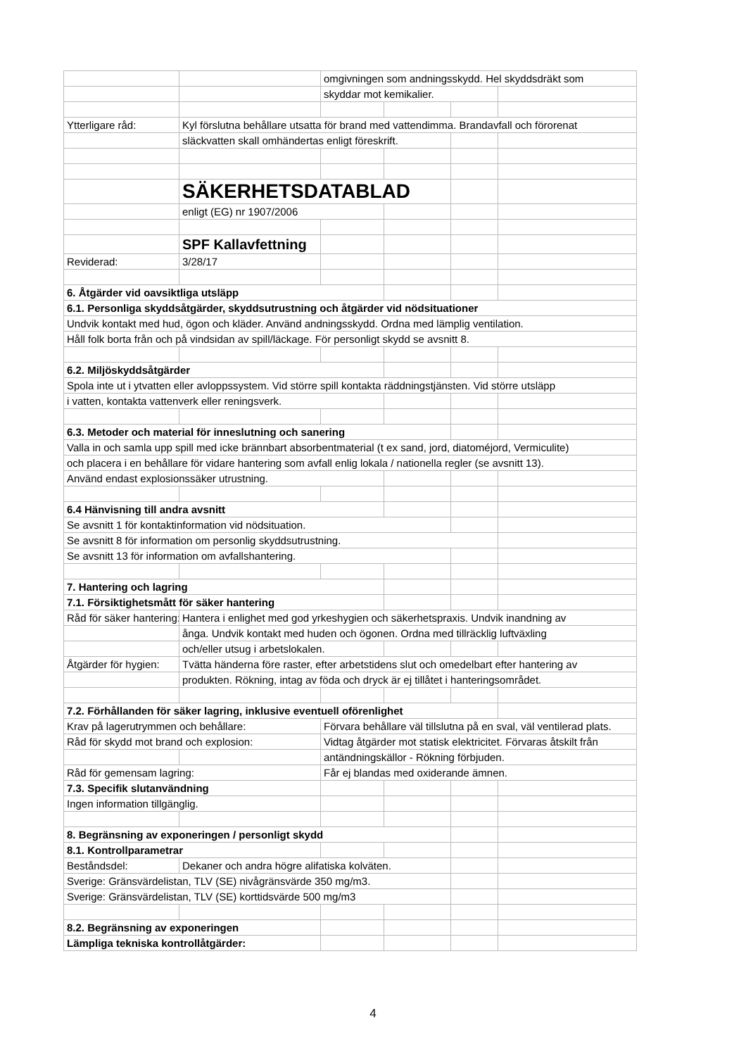| | | omgivningen som andningsskydd. Hel skyddsdräkt som | | | |
| | | skyddar mot kemikalier. | | | |
| Ytterligare råd: | Kyl förslutna behållare utsatta för brand med vattendimma. Brandavfall och förorenat | | | | |
| | släckvatten skall omhändertas enligt föreskrift. | | | | |
| | SÄKERHETSDATABLAD | | | | |
| | enligt (EG) nr 1907/2006 | | | | |
| | SPF Kallavfettning | | | | |
| Reviderad: | 3/28/17 | | | | |
| 6. Åtgärder vid oavsiktliga utsläpp | | | | | |
| 6.1. Personliga skyddsåtgärder, skyddsutrustning och åtgärder vid nödsituationer | | | | | |
| Undvik kontakt med hud, ögon och kläder. Använd andningsskydd. Ordna med lämplig ventilation. | | | | | |
| Håll folk borta från och på vindsidan av spill/läckage. För personligt skydd se avsnitt 8. | | | | | |
| 6.2. Miljöskyddsåtgärder | | | | | |
| Spola inte ut i ytvatten eller avloppssystem. Vid större spill kontakta räddningstjänsten. Vid större utsläpp | | | | | |
| i vatten, kontakta vattenverk eller reningsverk. | | | | | |
| 6.3. Metoder och material för inneslutning och sanering | | | | | |
| Valla in och samla upp spill med icke brännbart absorbentmaterial (t ex sand, jord, diatoméjord, Vermiculite) | | | | | |
| och placera i en behållare för vidare hantering som avfall enlig lokala / nationella regler (se avsnitt 13). | | | | | |
| Använd endast explosionssäker utrustning. | | | | | |
| 6.4 Hänvisning till andra avsnitt | | | | | |
| Se avsnitt 1 för kontaktinformation vid nödsituation. | | | | | |
| Se avsnitt 8 för information om personlig skyddsutrustning. | | | | | |
| Se avsnitt 13 för information om avfallshantering. | | | | | |
| 7. Hantering och lagring | | | | | |
| 7.1. Försiktighetsmått för säker hantering | | | | | |
| Råd för säker hantering: | Hantera i enlighet med god yrkeshygien och säkerhetspraxis. Undvik inandning av | | | | |
| | ånga. Undvik kontakt med huden och ögonen. Ordna med tillräcklig luftväxling | | | | |
| | och/eller utsug i arbetslokalen. | | | | |
| Åtgärder för hygien: | Tvätta händerna före raster, efter arbetstidens slut och omedelbart efter hantering av | | | | |
| | produkten. Rökning, intag av föda och dryck är ej tillåtet i hanteringsområdet. | | | | |
| 7.2. Förhållanden för säker lagring, inklusive eventuell oförenlighet | | | | | |
| Krav på lagerutrymmen och behållare: | | Förvara behållare väl tillslutna på en sval, väl ventilerad plats. | | | |
| Råd för skydd mot brand och explosion: | | Vidtag åtgärder mot statisk elektricitet. Förvaras åtskilt från | | | |
| | | antändningskällor - Rökning förbjuden. | | | |
| Råd för gemensam lagring: | | Får ej blandas med oxiderande ämnen. | | | |
| 7.3. Specifik slutanvändning | | | | | |
| Ingen information tillgänglig. | | | | | |
| 8. Begränsning av exponeringen / personligt skydd | | | | | |
| 8.1. Kontrollparametrar | | | | | |
| Beståndsdel: | Dekaner och andra högre alifatiska kolväten. | | | | |
| Sverige: Gränsvärdelistan, TLV (SE) nivågränsvärde 350 mg/m3. | | | | | |
| Sverige: Gränsvärdelistan, TLV (SE) korttidsvärde 500 mg/m3 | | | | | |
| 8.2. Begränsning av exponeringen | | | | | |
| Lämpliga tekniska kontrollåtgärder: | | | | | |
4